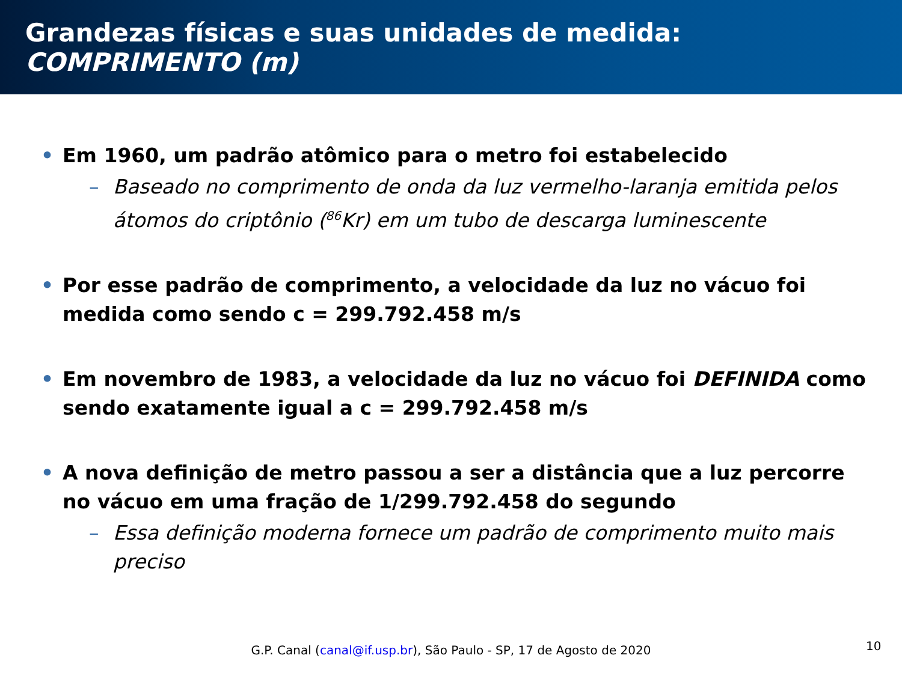Grandezas físicas e suas unidades de medida: COMPRIMENTO (m)
• Em 1960, um padrão atômico para o metro foi estabelecido
– Baseado no comprimento de onda da luz vermelho-laranja emitida pelos átomos do criptônio (<sup>86</sup>Kr) em um tubo de descarga luminescente
• Por esse padrão de comprimento, a velocidade da luz no vácuo foi medida como sendo c = 299.792.458 m/s
• Em novembro de 1983, a velocidade da luz no vácuo foi DEFINIDA como sendo exatamente igual a c = 299.792.458 m/s
• A nova definição de metro passou a ser a distância que a luz percorre no vácuo em uma fração de 1/299.792.458 do segundo
– Essa definição moderna fornece um padrão de comprimento muito mais preciso
G.P. Canal (canal@if.usp.br), São Paulo - SP, 17 de Agosto de 2020 10